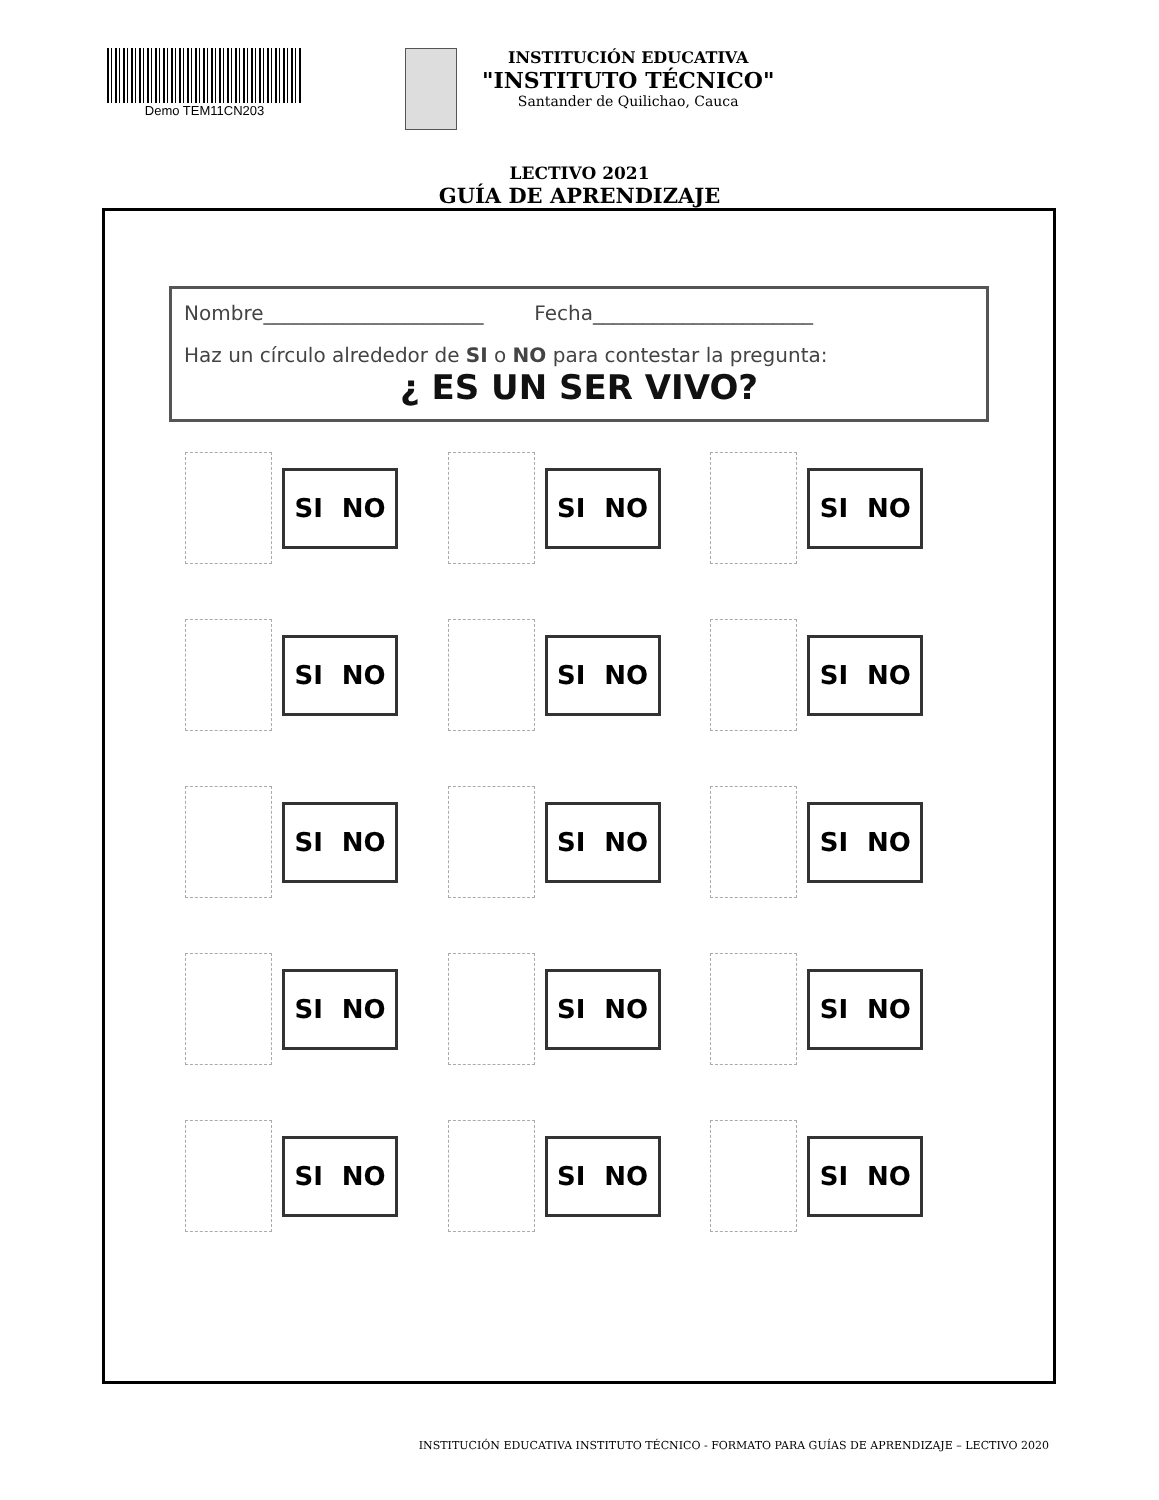Demo TEM11CN203
INSTITUCIÓN EDUCATIVA
"INSTITUTO TÉCNICO"
Santander de Quilichao, Cauca
LECTIVO 2021
GUÍA DE APRENDIZAJE
Nombre______________________ Fecha______________________
Haz un círculo alrededor de SI o NO para contestar la pregunta:
¿ ES UN SER VIVO?
SI NO
SI NO
SI NO
SI NO
SI NO
SI NO
SI NO
SI NO
SI NO
SI NO
SI NO
SI NO
SI NO
SI NO
SI NO
INSTITUCIÓN EDUCATIVA INSTITUTO TÉCNICO - FORMATO PARA GUÍAS DE APRENDIZAJE – LECTIVO 2020